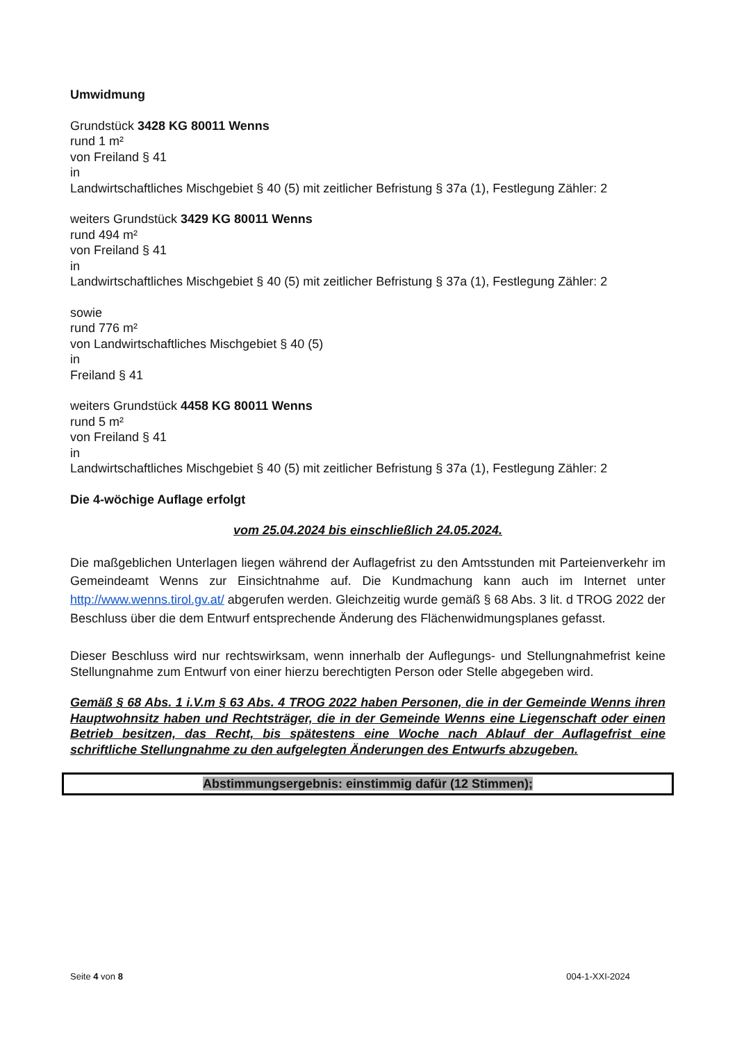Umwidmung
Grundstück 3428 KG 80011 Wenns
rund 1 m²
von Freiland § 41
in
Landwirtschaftliches Mischgebiet § 40 (5) mit zeitlicher Befristung § 37a (1), Festlegung Zähler: 2
weiters Grundstück 3429 KG 80011 Wenns
rund 494 m²
von Freiland § 41
in
Landwirtschaftliches Mischgebiet § 40 (5) mit zeitlicher Befristung § 37a (1), Festlegung Zähler: 2
sowie
rund 776 m²
von Landwirtschaftliches Mischgebiet § 40 (5)
in
Freiland § 41
weiters Grundstück 4458 KG 80011 Wenns
rund 5 m²
von Freiland § 41
in
Landwirtschaftliches Mischgebiet § 40 (5) mit zeitlicher Befristung § 37a (1), Festlegung Zähler: 2
Die 4-wöchige Auflage erfolgt
vom 25.04.2024 bis einschließlich 24.05.2024.
Die maßgeblichen Unterlagen liegen während der Auflagefrist zu den Amtsstunden mit Parteienverkehr im Gemeindeamt Wenns zur Einsichtnahme auf. Die Kundmachung kann auch im Internet unter http://www.wenns.tirol.gv.at/ abgerufen werden. Gleichzeitig wurde gemäß § 68 Abs. 3 lit. d TROG 2022 der Beschluss über die dem Entwurf entsprechende Änderung des Flächenwidmungsplanes gefasst.
Dieser Beschluss wird nur rechtswirksam, wenn innerhalb der Auflegungs- und Stellungnahmefrist keine Stellungnahme zum Entwurf von einer hierzu berechtigten Person oder Stelle abgegeben wird.
Gemäß § 68 Abs. 1 i.V.m § 63 Abs. 4 TROG 2022 haben Personen, die in der Gemeinde Wenns ihren Hauptwohnsitz haben und Rechtsträger, die in der Gemeinde Wenns eine Liegenschaft oder einen Betrieb besitzen, das Recht, bis spätestens eine Woche nach Ablauf der Auflagefrist eine schriftliche Stellungnahme zu den aufgelegten Änderungen des Entwurfs abzugeben.
Abstimmungsergebnis: einstimmig dafür (12 Stimmen);
Seite 4 von 8 004-1-XXI-2024